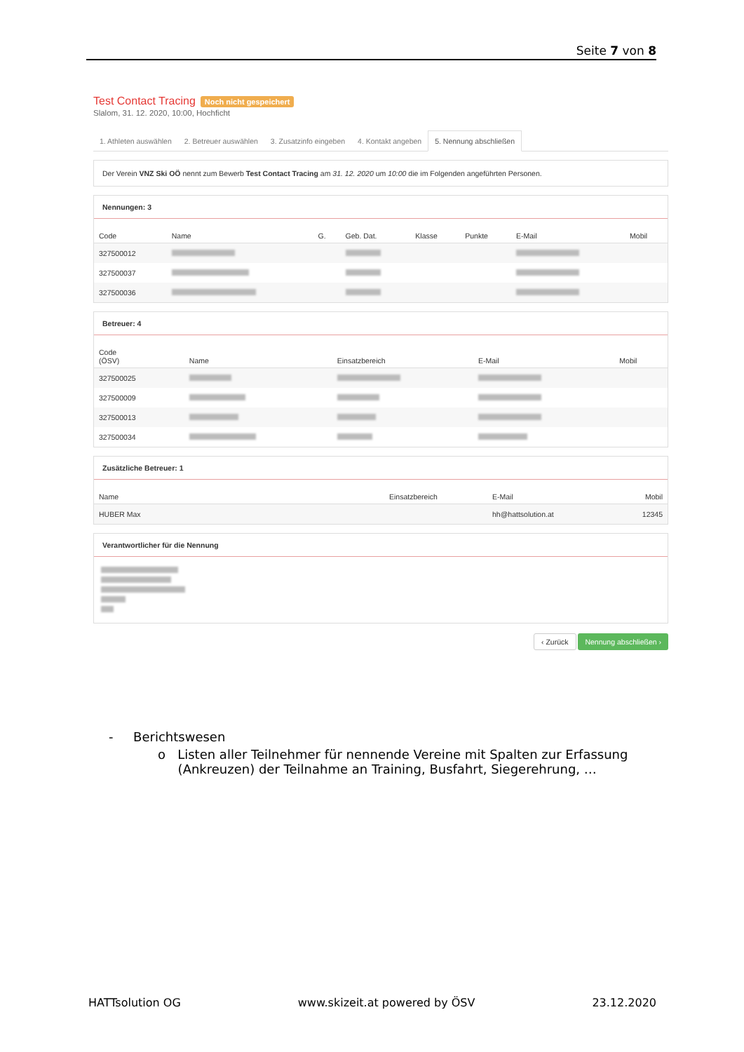Seite 7 von 8
Test Contact Tracing Noch nicht gespeichert
Slalom, 31. 12. 2020, 10:00, Hochficht
1. Athleten auswählen 2. Betreuer auswählen 3. Zusatzinfo eingeben 4. Kontakt angeben 5. Nennung abschließen
Der Verein VNZ Ski OÖ nennt zum Bewerb Test Contact Tracing am 31. 12. 2020 um 10:00 die im Folgenden angeführten Personen.
Nennungen: 3
| Code | Name | G. | Geb. Dat. | Klasse | Punkte | E-Mail | Mobil |
| --- | --- | --- | --- | --- | --- | --- | --- |
| 327500012 | | | | | | | |
| 327500037 | | | | | | | |
| 327500036 | | | | | | | |
Betreuer: 4
| Code (ÖSV) | Name | Einsatzbereich | E-Mail | Mobil |
| --- | --- | --- | --- | --- |
| 327500025 | | | | |
| 327500009 | | | | |
| 327500013 | | | | |
| 327500034 | | | | |
Zusätzliche Betreuer: 1
| Name | Einsatzbereich | E-Mail | Mobil |
| --- | --- | --- | --- |
| HUBER Max | | hh@hattsolution.at | 12345 |
Verantwortlicher für die Nennung
‹ Zurück Nennung abschließen ›
- Berichtswesen
o Listen aller Teilnehmer für nennende Vereine mit Spalten zur Erfassung
(Ankreuzen) der Teilnahme an Training, Busfahrt, Siegerehrung, …
HATTsolution OG www.skizeit.at powered by ÖSV 23.12.2020